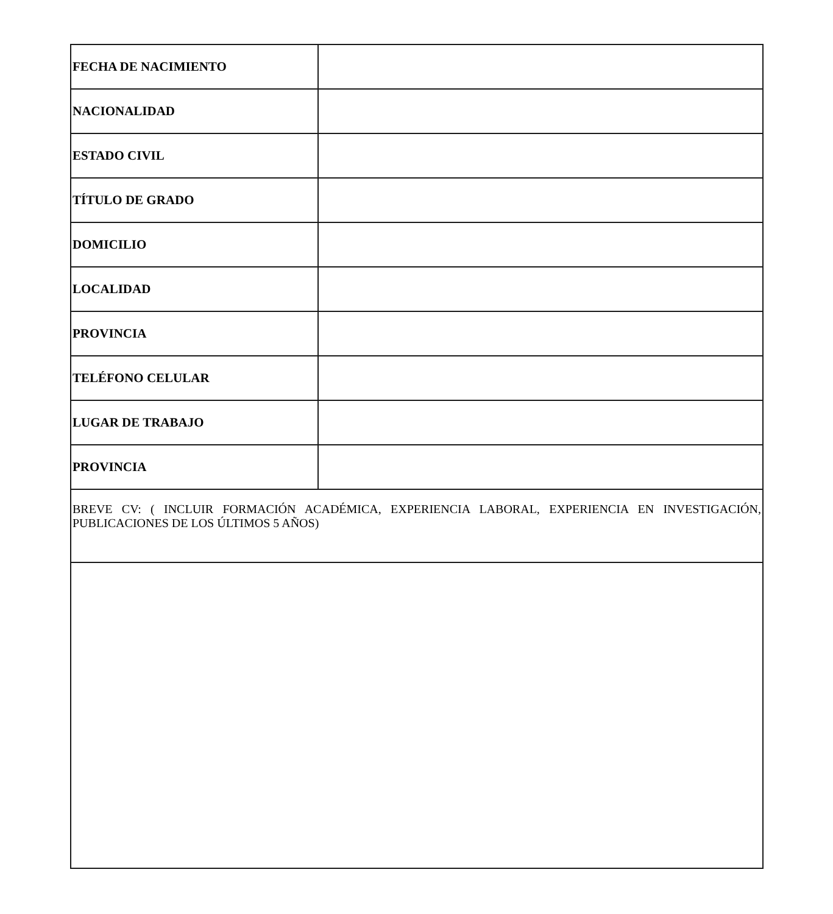| FECHA DE NACIMIENTO | |
| NACIONALIDAD | |
| ESTADO CIVIL | |
| TÍTULO DE GRADO | |
| DOMICILIO | |
| LOCALIDAD | |
| PROVINCIA | |
| TELÉFONO CELULAR | |
| LUGAR DE TRABAJO | |
| PROVINCIA | |
| BREVE CV: ( INCLUIR FORMACIÓN ACADÉMICA, EXPERIENCIA LABORAL, EXPERIENCIA EN INVESTIGACIÓN, PUBLICACIONES DE LOS ÚLTIMOS 5 AÑOS) | |